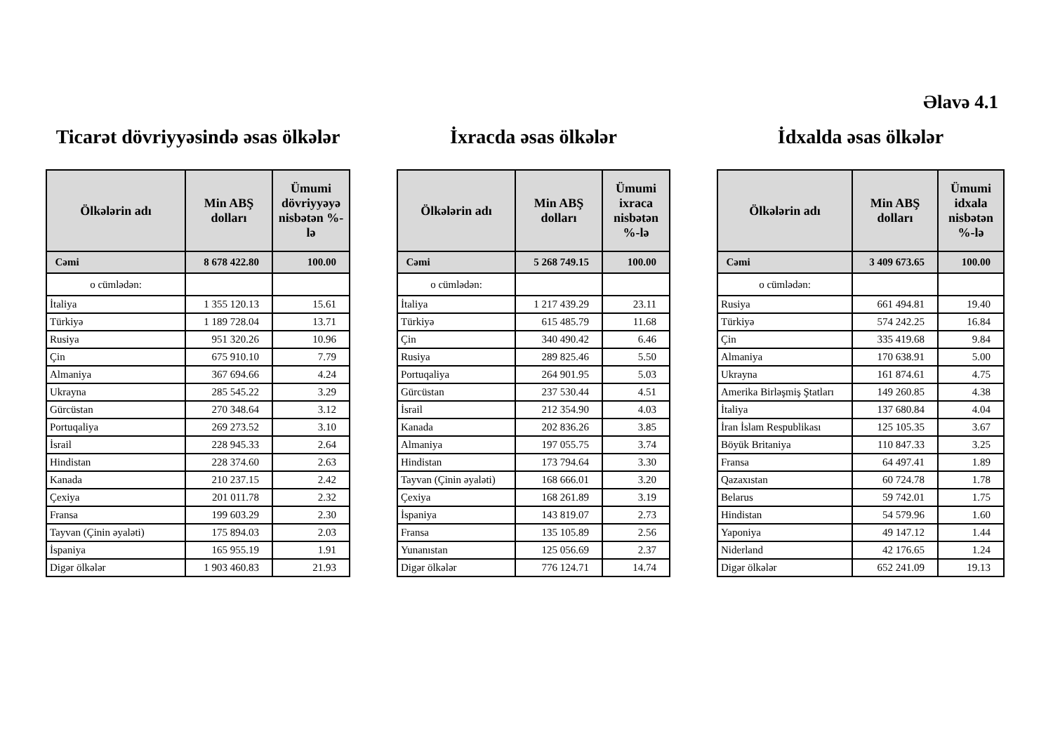Əlavə 4.1
Ticarət dövriyyəsində əsas ölkələr
| Ölkələrin adı | Min ABŞ dolları | Ümumi dövriyyəyə nisbətən %-lə |
| --- | --- | --- |
| Cəmi | 8 678 422.80 | 100.00 |
| o cümlədən: | | |
| İtaliya | 1 355 120.13 | 15.61 |
| Türkiyə | 1 189 728.04 | 13.71 |
| Rusiya | 951 320.26 | 10.96 |
| Çin | 675 910.10 | 7.79 |
| Almaniya | 367 694.66 | 4.24 |
| Ukrayna | 285 545.22 | 3.29 |
| Gürcüstan | 270 348.64 | 3.12 |
| Portuqaliya | 269 273.52 | 3.10 |
| İsrail | 228 945.33 | 2.64 |
| Hindistan | 228 374.60 | 2.63 |
| Kanada | 210 237.15 | 2.42 |
| Çexiya | 201 011.78 | 2.32 |
| Fransa | 199 603.29 | 2.30 |
| Tayvan (Çinin əyaləti) | 175 894.03 | 2.03 |
| İspaniya | 165 955.19 | 1.91 |
| Digər ölkələr | 1 903 460.83 | 21.93 |
İxracda əsas ölkələr
| Ölkələrin adı | Min ABŞ dolları | Ümumi ixraca nisbətən %-lə |
| --- | --- | --- |
| Cəmi | 5 268 749.15 | 100.00 |
| o cümlədən: | | |
| İtaliya | 1 217 439.29 | 23.11 |
| Türkiyə | 615 485.79 | 11.68 |
| Çin | 340 490.42 | 6.46 |
| Rusiya | 289 825.46 | 5.50 |
| Portuqaliya | 264 901.95 | 5.03 |
| Gürcüstan | 237 530.44 | 4.51 |
| İsrail | 212 354.90 | 4.03 |
| Kanada | 202 836.26 | 3.85 |
| Almaniya | 197 055.75 | 3.74 |
| Hindistan | 173 794.64 | 3.30 |
| Tayvan (Çinin əyaləti) | 168 666.01 | 3.20 |
| Çexiya | 168 261.89 | 3.19 |
| İspaniya | 143 819.07 | 2.73 |
| Fransa | 135 105.89 | 2.56 |
| Yunanıstan | 125 056.69 | 2.37 |
| Digər ölkələr | 776 124.71 | 14.74 |
İdxalda əsas ölkələr
| Ölkələrin adı | Min ABŞ dolları | Ümumi idxala nisbətən %-lə |
| --- | --- | --- |
| Cəmi | 3 409 673.65 | 100.00 |
| o cümlədən: | | |
| Rusiya | 661 494.81 | 19.40 |
| Türkiyə | 574 242.25 | 16.84 |
| Çin | 335 419.68 | 9.84 |
| Almaniya | 170 638.91 | 5.00 |
| Ukrayna | 161 874.61 | 4.75 |
| Amerika Birləşmiş Ştatları | 149 260.85 | 4.38 |
| İtaliya | 137 680.84 | 4.04 |
| İran İslam Respublikası | 125 105.35 | 3.67 |
| Böyük Britaniya | 110 847.33 | 3.25 |
| Fransa | 64 497.41 | 1.89 |
| Qazaxıstan | 60 724.78 | 1.78 |
| Belarus | 59 742.01 | 1.75 |
| Hindistan | 54 579.96 | 1.60 |
| Yaponiya | 49 147.12 | 1.44 |
| Niderland | 42 176.65 | 1.24 |
| Digər ölkələr | 652 241.09 | 19.13 |